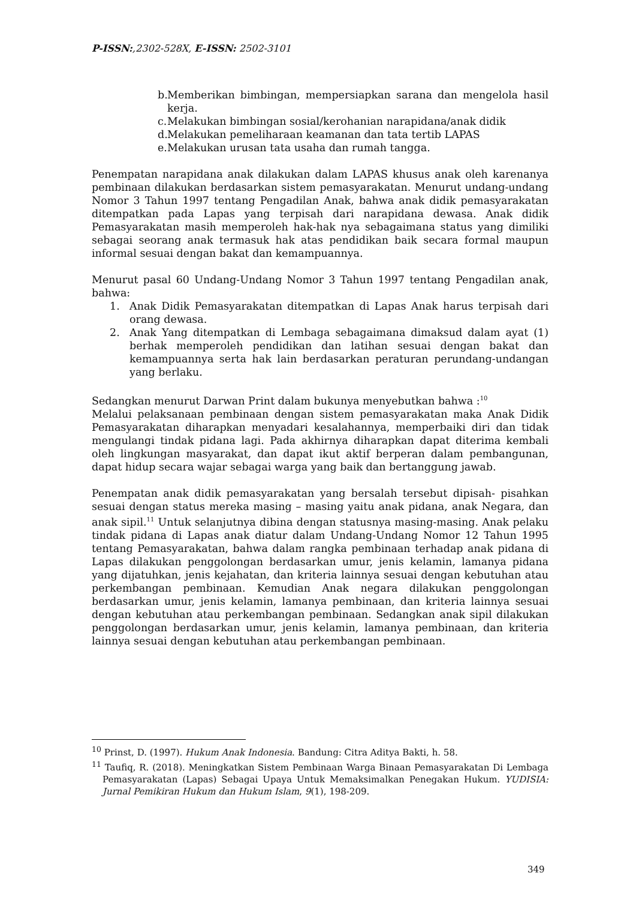P-ISSN:,2302-528X, E-ISSN: 2502-3101
b. Memberikan bimbingan, mempersiapkan sarana dan mengelola hasil kerja.
c. Melakukan bimbingan sosial/kerohanian narapidana/anak didik
d. Melakukan pemeliharaan keamanan dan tata tertib LAPAS
e. Melakukan urusan tata usaha dan rumah tangga.
Penempatan narapidana anak dilakukan dalam LAPAS khusus anak oleh karenanya pembinaan dilakukan berdasarkan sistem pemasyarakatan. Menurut undang-undang Nomor 3 Tahun 1997 tentang Pengadilan Anak, bahwa anak didik pemasyarakatan ditempatkan pada Lapas yang terpisah dari narapidana dewasa. Anak didik Pemasyarakatan masih memperoleh hak-hak nya sebagaimana status yang dimiliki sebagai seorang anak termasuk hak atas pendidikan baik secara formal maupun informal sesuai dengan bakat dan kemampuannya.
Menurut pasal 60 Undang-Undang Nomor 3 Tahun 1997 tentang Pengadilan anak, bahwa:
1. Anak Didik Pemasyarakatan ditempatkan di Lapas Anak harus terpisah dari orang dewasa.
2. Anak Yang ditempatkan di Lembaga sebagaimana dimaksud dalam ayat (1) berhak memperoleh pendidikan dan latihan sesuai dengan bakat dan kemampuannya serta hak lain berdasarkan peraturan perundang-undangan yang berlaku.
Sedangkan menurut Darwan Print dalam bukunya menyebutkan bahwa :<sup>10</sup>
Melalui pelaksanaan pembinaan dengan sistem pemasyarakatan maka Anak Didik Pemasyarakatan diharapkan menyadari kesalahannya, memperbaiki diri dan tidak mengulangi tindak pidana lagi. Pada akhirnya diharapkan dapat diterima kembali oleh lingkungan masyarakat, dan dapat ikut aktif berperan dalam pembangunan, dapat hidup secara wajar sebagai warga yang baik dan bertanggung jawab.
Penempatan anak didik pemasyarakatan yang bersalah tersebut dipisah- pisahkan sesuai dengan status mereka masing – masing yaitu anak pidana, anak Negara, dan anak sipil.<sup>11</sup> Untuk selanjutnya dibina dengan statusnya masing-masing. Anak pelaku tindak pidana di Lapas anak diatur dalam Undang-Undang Nomor 12 Tahun 1995 tentang Pemasyarakatan, bahwa dalam rangka pembinaan terhadap anak pidana di Lapas dilakukan penggolongan berdasarkan umur, jenis kelamin, lamanya pidana yang dijatuhkan, jenis kejahatan, dan kriteria lainnya sesuai dengan kebutuhan atau perkembangan pembinaan. Kemudian Anak negara dilakukan penggolongan berdasarkan umur, jenis kelamin, lamanya pembinaan, dan kriteria lainnya sesuai dengan kebutuhan atau perkembangan pembinaan. Sedangkan anak sipil dilakukan penggolongan berdasarkan umur, jenis kelamin, lamanya pembinaan, dan kriteria lainnya sesuai dengan kebutuhan atau perkembangan pembinaan.
<sup>10</sup> Prinst, D. (1997). Hukum Anak Indonesia. Bandung: Citra Aditya Bakti, h. 58.
<sup>11</sup> Taufiq, R. (2018). Meningkatkan Sistem Pembinaan Warga Binaan Pemasyarakatan Di Lembaga Pemasyarakatan (Lapas) Sebagai Upaya Untuk Memaksimalkan Penegakan Hukum. YUDISIA: Jurnal Pemikiran Hukum dan Hukum Islam, 9(1), 198-209.
349